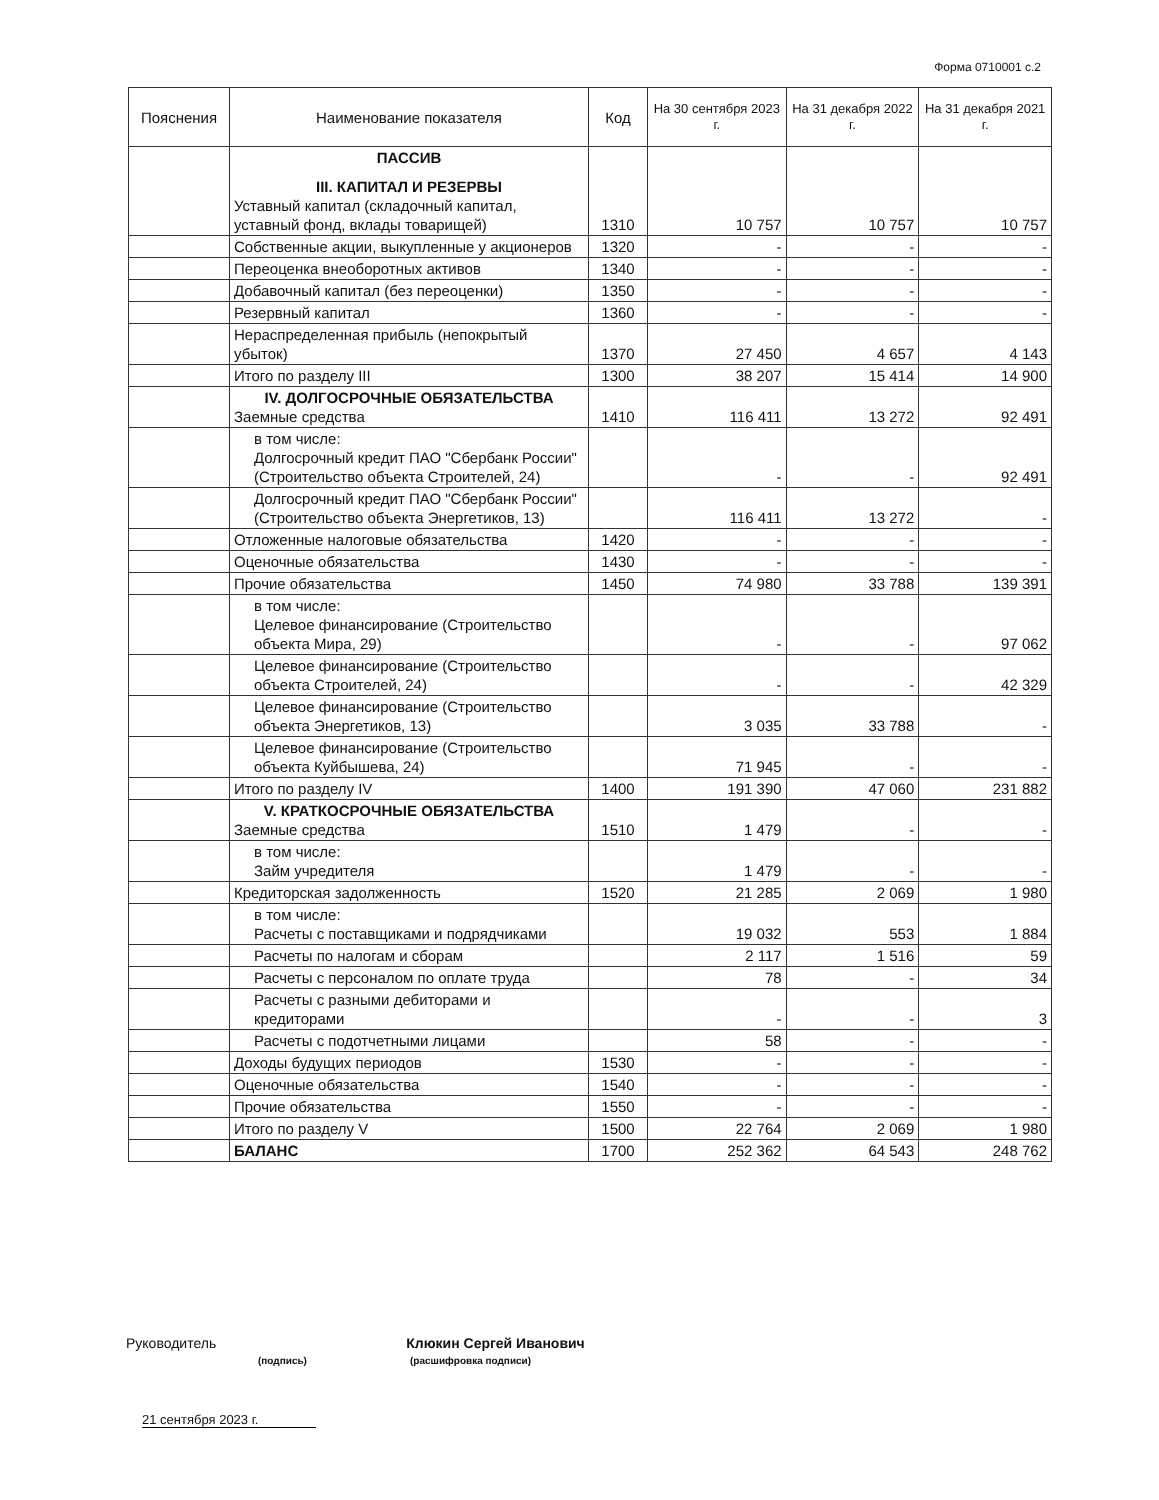Форма 0710001 с.2
| Пояснения | Наименование показателя | Код | На 30 сентября 2023 г. | На 31 декабря 2022 г. | На 31 декабря 2021 г. |
| --- | --- | --- | --- | --- | --- |
| | ПАССИВ III. КАПИТАЛ И РЕЗЕРВЫ Уставный капитал (складочный капитал, уставный фонд, вклады товарищей) | 1310 | 10 757 | 10 757 | 10 757 |
| | Собственные акции, выкупленные у акционеров | 1320 | - | - | - |
| | Переоценка внеоборотных активов | 1340 | - | - | - |
| | Добавочный капитал (без переоценки) | 1350 | - | - | - |
| | Резервный капитал | 1360 | - | - | - |
| | Нераспределенная прибыль (непокрытый убыток) | 1370 | 27 450 | 4 657 | 4 143 |
| | Итого по разделу III | 1300 | 38 207 | 15 414 | 14 900 |
| | IV. ДОЛГОСРОЧНЫЕ ОБЯЗАТЕЛЬСТВА Заемные средства | 1410 | 116 411 | 13 272 | 92 491 |
| | в том числе: Долгосрочный кредит ПАО "Сбербанк России" (Строительство объекта Строителей, 24) | | - | - | 92 491 |
| | Долгосрочный кредит ПАО "Сбербанк России" (Строительство объекта Энергетиков, 13) | | 116 411 | 13 272 | - |
| | Отложенные налоговые обязательства | 1420 | - | - | - |
| | Оценочные обязательства | 1430 | - | - | - |
| | Прочие обязательства | 1450 | 74 980 | 33 788 | 139 391 |
| | в том числе: Целевое финансирование (Строительство объекта Мира, 29) | | - | - | 97 062 |
| | Целевое финансирование (Строительство объекта Строителей, 24) | | - | - | 42 329 |
| | Целевое финансирование (Строительство объекта Энергетиков, 13) | | 3 035 | 33 788 | - |
| | Целевое финансирование (Строительство объекта Куйбышева, 24) | | 71 945 | - | - |
| | Итого по разделу IV | 1400 | 191 390 | 47 060 | 231 882 |
| | V. КРАТКОСРОЧНЫЕ ОБЯЗАТЕЛЬСТВА Заемные средства | 1510 | 1 479 | - | - |
| | в том числе: Займ учредителя | | 1 479 | - | - |
| | Кредиторская задолженность | 1520 | 21 285 | 2 069 | 1 980 |
| | в том числе: Расчеты с поставщиками и подрядчиками | | 19 032 | 553 | 1 884 |
| | Расчеты по налогам и сборам | | 2 117 | 1 516 | 59 |
| | Расчеты с персоналом по оплате труда | | 78 | - | 34 |
| | Расчеты с разными дебиторами и кредиторами | | - | - | 3 |
| | Расчеты с подотчетными лицами | | 58 | - | - |
| | Доходы будущих периодов | 1530 | - | - | - |
| | Оценочные обязательства | 1540 | - | - | - |
| | Прочие обязательства | 1550 | - | - | - |
| | Итого по разделу V | 1500 | 22 764 | 2 069 | 1 980 |
| | БАЛАНС | 1700 | 252 362 | 64 543 | 248 762 |
Руководитель Клюкин Сергей Иванович
(подпись) (расшифровка подписи)
21 сентября 2023 г.